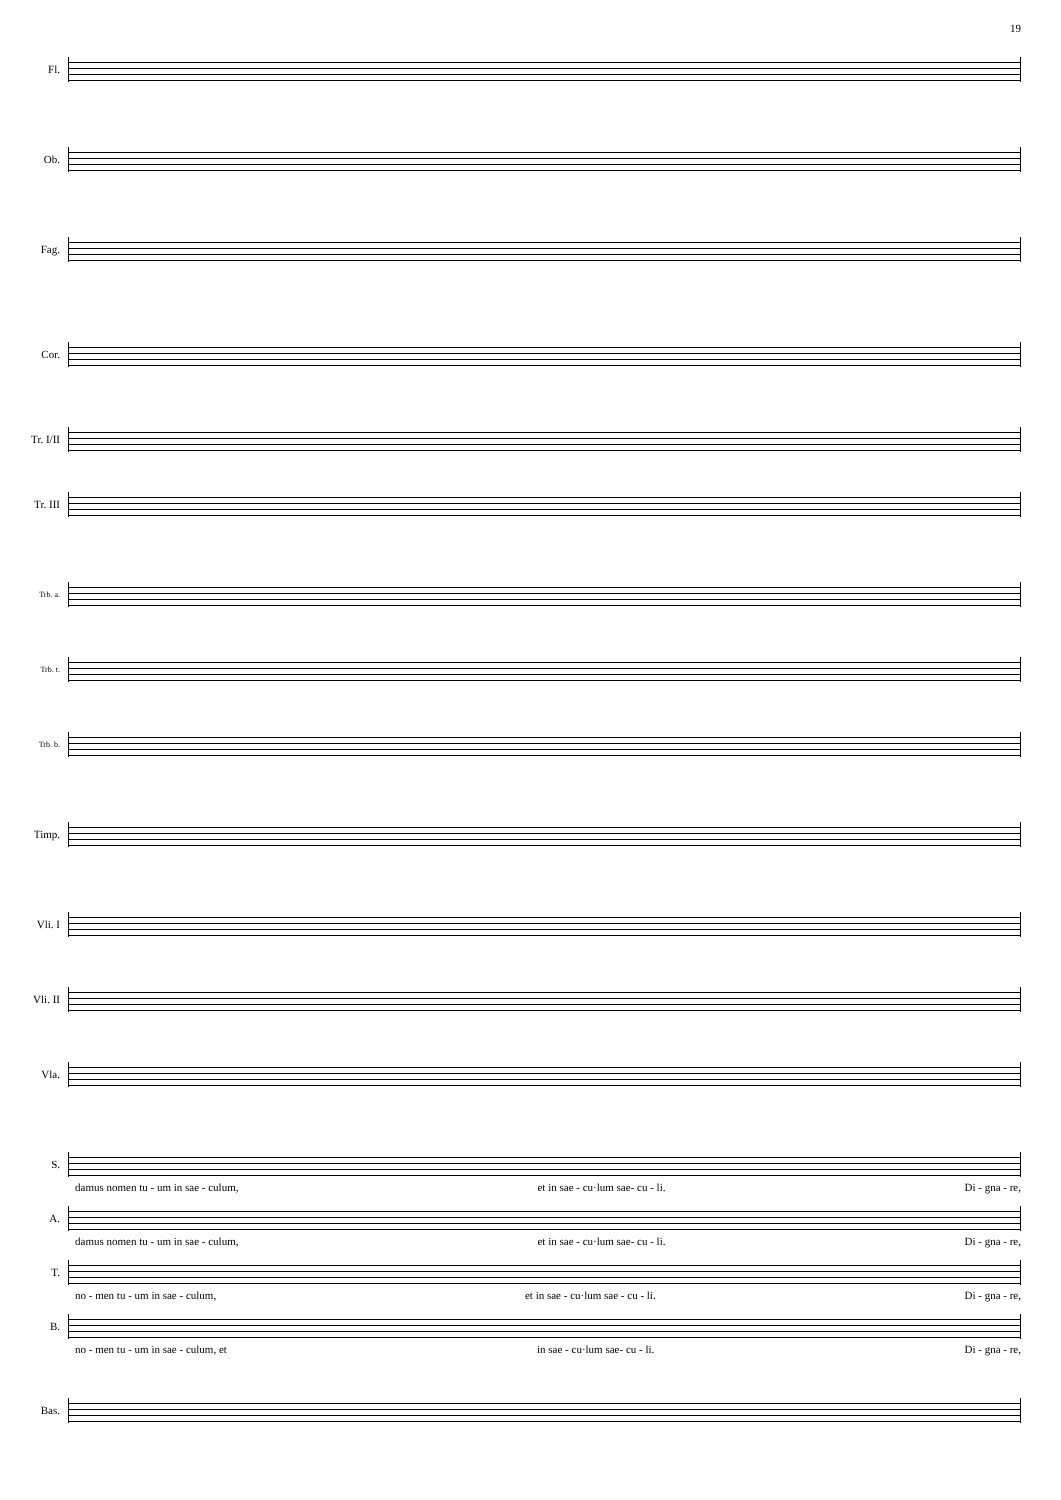19
Fl.
Ob.
Fag.
Cor.
Tr. I/II
Tr. III
Trb. a.
Trb. t.
Trb. b.
Timp.
Vli. I
Vli. II
Vla.
S.
damus nomen tu - um in sae - culum, et in sae - cu·lum sae- cu - li. Di - gna - re,
A.
damus nomen tu - um in sae - culum, et in sae - cu·lum sae- cu - li. Di - gna - re,
T.
no - men tu - um in sae - culum, et in sae - cu·lum sae - cu - li. Di - gna - re,
B.
no - men tu - um in sae - culum, et in sae - cu·lum sae- cu - li. Di - gna - re,
Bas.